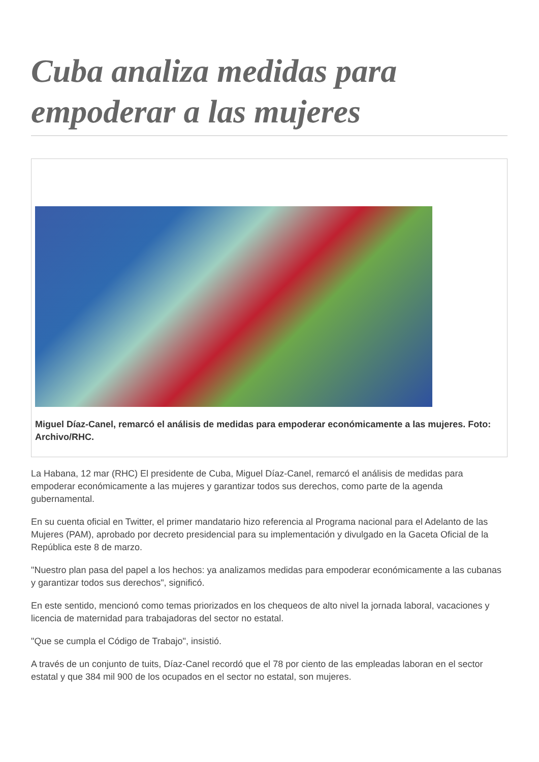Cuba analiza medidas para empoderar a las mujeres
Miguel Díaz-Canel, remarcó el análisis de medidas para empoderar económicamente a las mujeres. Foto: Archivo/RHC.
La Habana, 12 mar (RHC) El presidente de Cuba, Miguel Díaz-Canel, remarcó el análisis de medidas para empoderar económicamente a las mujeres y garantizar todos sus derechos, como parte de la agenda gubernamental.
En su cuenta oficial en Twitter, el primer mandatario hizo referencia al Programa nacional para el Adelanto de las Mujeres (PAM), aprobado por decreto presidencial para su implementación y divulgado en la Gaceta Oficial de la República este 8 de marzo.
"Nuestro plan pasa del papel a los hechos: ya analizamos medidas para empoderar económicamente a las cubanas y garantizar todos sus derechos", significó.
En este sentido, mencionó como temas priorizados en los chequeos de alto nivel la jornada laboral, vacaciones y licencia de maternidad para trabajadoras del sector no estatal.
"Que se cumpla el Código de Trabajo", insistió.
A través de un conjunto de tuits, Díaz-Canel recordó que el 78 por ciento de las empleadas laboran en el sector estatal y que 384 mil 900 de los ocupados en el sector no estatal, son mujeres.